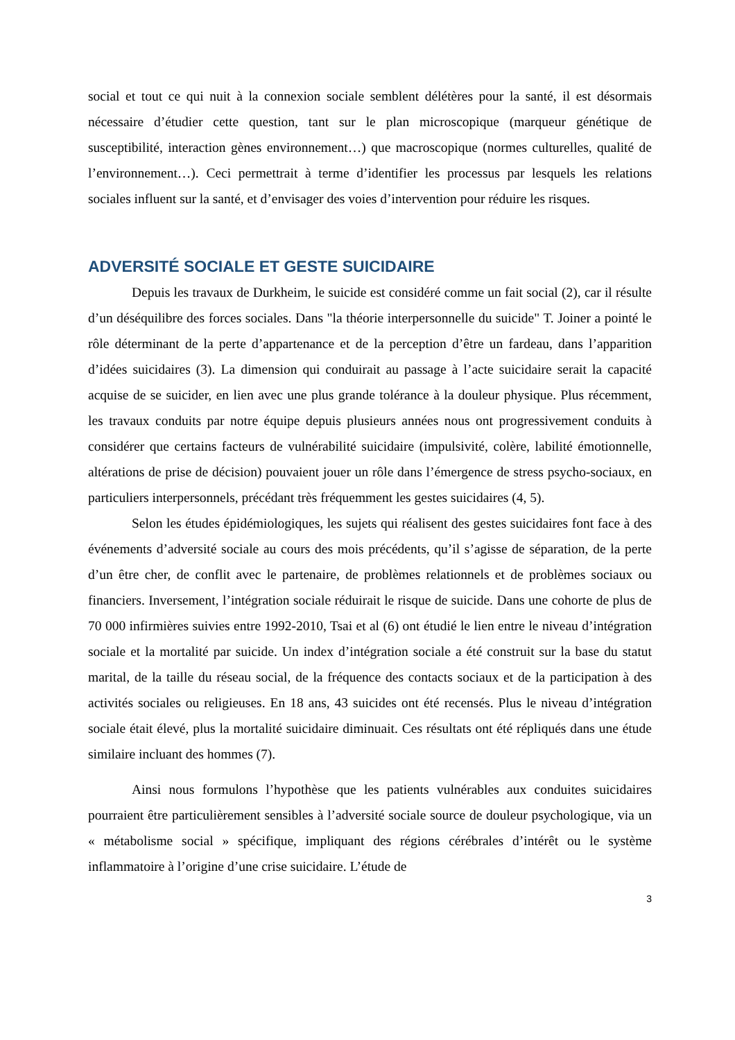social et tout ce qui nuit à la connexion sociale semblent délétères pour la santé, il est désormais nécessaire d’étudier cette question, tant sur le plan microscopique (marqueur génétique de susceptibilité, interaction gènes environnement…) que macroscopique (normes culturelles, qualité de l’environnement…). Ceci permettrait à terme d’identifier les processus par lesquels les relations sociales influent sur la santé, et d’envisager des voies d’intervention pour réduire les risques.
ADVERSITÉ SOCIALE ET GESTE SUICIDAIRE
Depuis les travaux de Durkheim, le suicide est considéré comme un fait social (2), car il résulte d’un déséquilibre des forces sociales. Dans "la théorie interpersonnelle du suicide" T. Joiner a pointé le rôle déterminant de la perte d’appartenance et de la perception d’être un fardeau, dans l’apparition d’idées suicidaires (3). La dimension qui conduirait au passage à l’acte suicidaire serait la capacité acquise de se suicider, en lien avec une plus grande tolérance à la douleur physique. Plus récemment, les travaux conduits par notre équipe depuis plusieurs années nous ont progressivement conduits à considérer que certains facteurs de vulnérabilité suicidaire (impulsivité, colère, labilité émotionnelle, altérations de prise de décision) pouvaient jouer un rôle dans l’émergence de stress psycho-sociaux, en particuliers interpersonnels, précédant très fréquemment les gestes suicidaires (4, 5).
Selon les études épidémiologiques, les sujets qui réalisent des gestes suicidaires font face à des événements d’adversité sociale au cours des mois précédents, qu’il s’agisse de séparation, de la perte d’un être cher, de conflit avec le partenaire, de problèmes relationnels et de problèmes sociaux ou financiers. Inversement, l’intégration sociale réduirait le risque de suicide. Dans une cohorte de plus de 70 000 infirmières suivies entre 1992-2010, Tsai et al (6) ont étudié le lien entre le niveau d’intégration sociale et la mortalité par suicide. Un index d’intégration sociale a été construit sur la base du statut marital, de la taille du réseau social, de la fréquence des contacts sociaux et de la participation à des activités sociales ou religieuses. En 18 ans, 43 suicides ont été recensés. Plus le niveau d’intégration sociale était élevé, plus la mortalité suicidaire diminuait. Ces résultats ont été répliqués dans une étude similaire incluant des hommes (7).
Ainsi nous formulons l’hypothèse que les patients vulnérables aux conduites suicidaires pourraient être particulièrement sensibles à l’adversité sociale source de douleur psychologique, via un « métabolisme social » spécifique, impliquant des régions cérébrales d’intérêt ou le système inflammatoire à l’origine d’une crise suicidaire. L’étude de
3